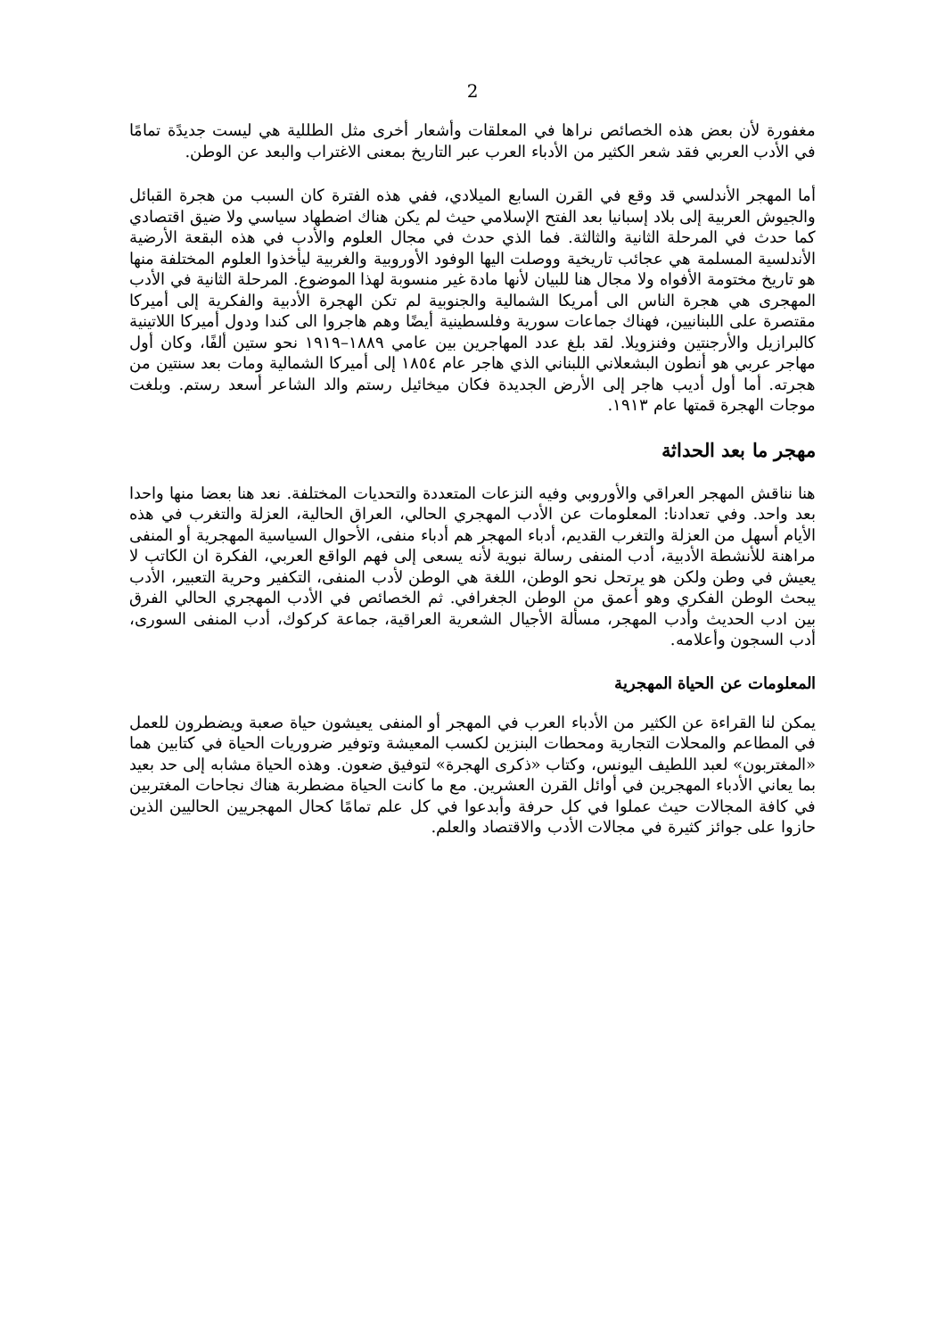2
مغفورة لأن بعض هذه الخصائص نراها في المعلقات وأشعار أخرى مثل الطللية هي ليست جديدًة تمامًا في الأدب العربي فقد شعر الكثير من الأدباء العرب عبر التاريخ بمعنى الاغتراب والبعد عن الوطن.
أما المهجر الأندلسي قد وقع في القرن السابع الميلادي، ففي هذه الفترة كان السبب من هجرة القبائل والجيوش العربية إلى بلاد إسبانيا بعد الفتح الإسلامي حيث لم يكن هناك اضطهاد سياسي ولا ضيق اقتصادي كما حدث في المرحلة الثانية والثالثة. فما الذي حدث في مجال العلوم والأدب في هذه البقعة الأرضية الأندلسية المسلمة هي عجائب تاريخية ووصلت اليها الوفود الأوروبية والغربية ليأخذوا العلوم المختلفة منها هو تاريخ مختومة الأفواه ولا مجال هنا للبيان لأنها مادة غير منسوبة لهذا الموضوع. المرحلة الثانية في الأدب المهجرى هي هجرة الناس الى أمريكا الشمالية والجنوبية لم تكن الهجرة الأدبية والفكرية إلى أميركا مقتصرة على اللبنانيين، فهناك جماعات سورية وفلسطينية أيضًا وهم هاجروا الى كندا ودول أميركا اللاتينية كالبرازيل والأرجنتين وفنزويلا. لقد بلغ عدد المهاجرين بين عامي ١٨٨٩–١٩١٩ نحو ستين ألفًا، وكان أول مهاجر عربي هو أنطون البشعلاني اللبناني الذي هاجر عام ١٨٥٤ إلى أميركا الشمالية ومات بعد سنتين من هجرته. أما أول أديب هاجر إلى الأرض الجديدة فكان ميخائيل رستم والد الشاعر أسعد رستم. وبلغت موجات الهجرة قمتها عام ١٩١٣.
مهجر ما بعد الحداثة
هنا نناقش المهجر العراقي والأوروبي وفيه النزعات المتعددة والتحديات المختلفة. نعد هنا بعضا منها واحدا بعد واحد. وفي تعدادنا: المعلومات عن الأدب المهجري الحالي، العراق الحالية، العزلة والتغرب في هذه الأيام أسهل من العزلة والتغرب القديم، أدباء المهجر هم أدباء منفى، الأحوال السياسية المهجرية أو المنفى مراهنة للأنشطة الأدبية، أدب المنفى رسالة نبوية لأنه يسعى إلى فهم الواقع العربي، الفكرة ان الكاتب لا يعيش في وطن ولكن هو يرتحل نحو الوطن، اللغة هي الوطن لأدب المنفى، التكفير وحرية التعبير، الأدب يبحث الوطن الفكري وهو أعمق من الوطن الجغرافي. ثم الخصائص في الأدب المهجري الحالي الفرق بين ادب الحديث وأدب المهجر، مسألة الأجيال الشعرية العراقية، جماعة كركوك، أدب المنفى السورى، أدب السجون وأعلامه.
المعلومات عن الحياة المهجرية
يمكن لنا القراءة عن الكثير من الأدباء العرب في المهجر أو المنفى يعيشون حياة صعبة ويضطرون للعمل في المطاعم والمحلات التجارية ومحطات البنزين لكسب المعيشة وتوفير ضروريات الحياة في كتابين هما «المغتربون» لعبد اللطيف اليونس، وكتاب «ذكرى الهجرة» لتوفيق ضعون. وهذه الحياة مشابه إلى حد بعيد بما يعاني الأدباء المهجرين في أوائل القرن العشرين. مع ما كانت الحياة مضطربة هناك نجاحات المغتربين في كافة المجالات حيث عملوا في كل حرفة وأبدعوا في كل علم تمامًا كحال المهجريين الحاليين الذين حازوا على جوائز كثيرة في مجالات الأدب والاقتصاد والعلم.